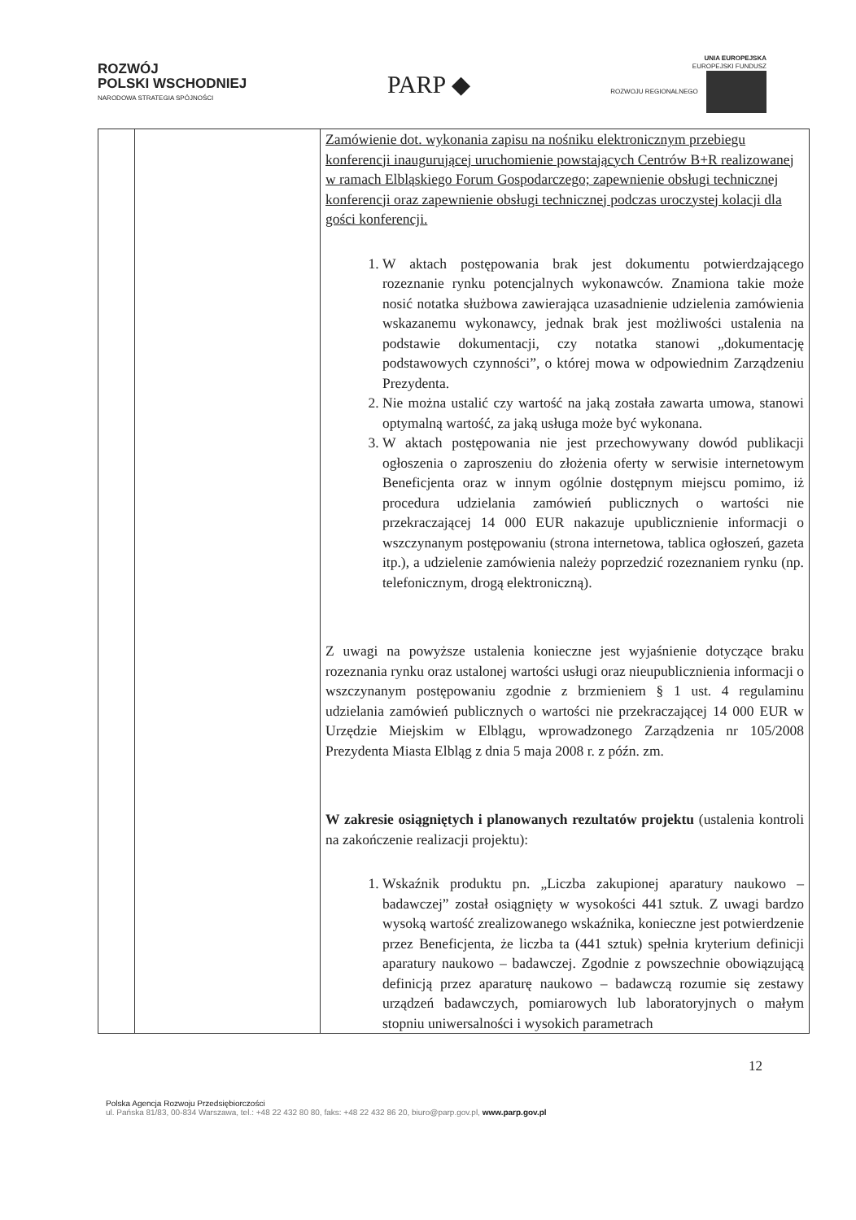ROZWÓJ
POLSKI WSCHODNIEJ
NARODOWA STRATEGIA SPÓJNOŚCI
PARP ◆
UNIA EUROPEJSKA
EUROPEJSKI FUNDUSZ
ROZWOJU REGIONALNEGO
| | | Zamówienie dot. wykonania zapisu na nośniku elektronicznym przebiegu konferencji inaugurującej uruchomienie powstających Centrów B+R realizowanej w ramach Elbląskiego Forum Gospodarczego; zapewnienie obsługi technicznej konferencji oraz zapewnienie obsługi technicznej podczas uroczystej kolacji dla gości konferencji. 1. W aktach postępowania brak jest dokumentu potwierdzającego rozeznanie rynku potencjalnych wykonawców. Znamiona takie może nosić notatka służbowa zawierająca uzasadnienie udzielenia zamówienia wskazanemu wykonawcy, jednak brak jest możliwości ustalenia na podstawie dokumentacji, czy notatka stanowi „dokumentację podstawowych czynności”, o której mowa w odpowiednim Zarządzeniu Prezydenta. 2. Nie można ustalić czy wartość na jaką została zawarta umowa, stanowi optymalną wartość, za jaką usługa może być wykonana. 3. W aktach postępowania nie jest przechowywany dowód publikacji ogłoszenia o zaproszeniu do złożenia oferty w serwisie internetowym Beneficjenta oraz w innym ogólnie dostępnym miejscu pomimo, iż procedura udzielania zamówień publicznych o wartości nie przekraczającej 14 000 EUR nakazuje upublicznienie informacji o wszczynanym postępowaniu (strona internetowa, tablica ogłoszeń, gazeta itp.), a udzielenie zamówienia należy poprzedzić rozeznaniem rynku (np. telefonicznym, drogą elektroniczną). Z uwagi na powyższe ustalenia konieczne jest wyjaśnienie dotyczące braku rozeznania rynku oraz ustalonej wartości usługi oraz nieupublicznienia informacji o wszczynanym postępowaniu zgodnie z brzmieniem § 1 ust. 4 regulaminu udzielania zamówień publicznych o wartości nie przekraczającej 14 000 EUR w Urzędzie Miejskim w Elblągu, wprowadzonego Zarządzenia nr 105/2008 Prezydenta Miasta Elbląg z dnia 5 maja 2008 r. z późn. zm. W zakresie osiągniętych i planowanych rezultatów projektu (ustalenia kontroli na zakończenie realizacji projektu): 1. Wskaźnik produktu pn. „Liczba zakupionej aparatury naukowo –badawczej” został osiągnięty w wysokości 441 sztuk. Z uwagi bardzo wysoką wartość zrealizowanego wskaźnika, konieczne jest potwierdzenie przez Beneficjenta, że liczba ta (441 sztuk) spełnia kryterium definicji aparatury naukowo – badawczej. Zgodnie z powszechnie obowiązującą definicją przez aparaturę naukowo – badawczą rozumie się zestawy urządzeń badawczych, pomiarowych lub laboratoryjnych o małym stopniu uniwersalności i wysokich parametrach |
12
Polska Agencja Rozwoju Przedsiębiorczości
ul. Pańska 81/83, 00-834 Warszawa, tel.: +48 22 432 80 80, faks: +48 22 432 86 20, biuro@parp.gov.pl, www.parp.gov.pl